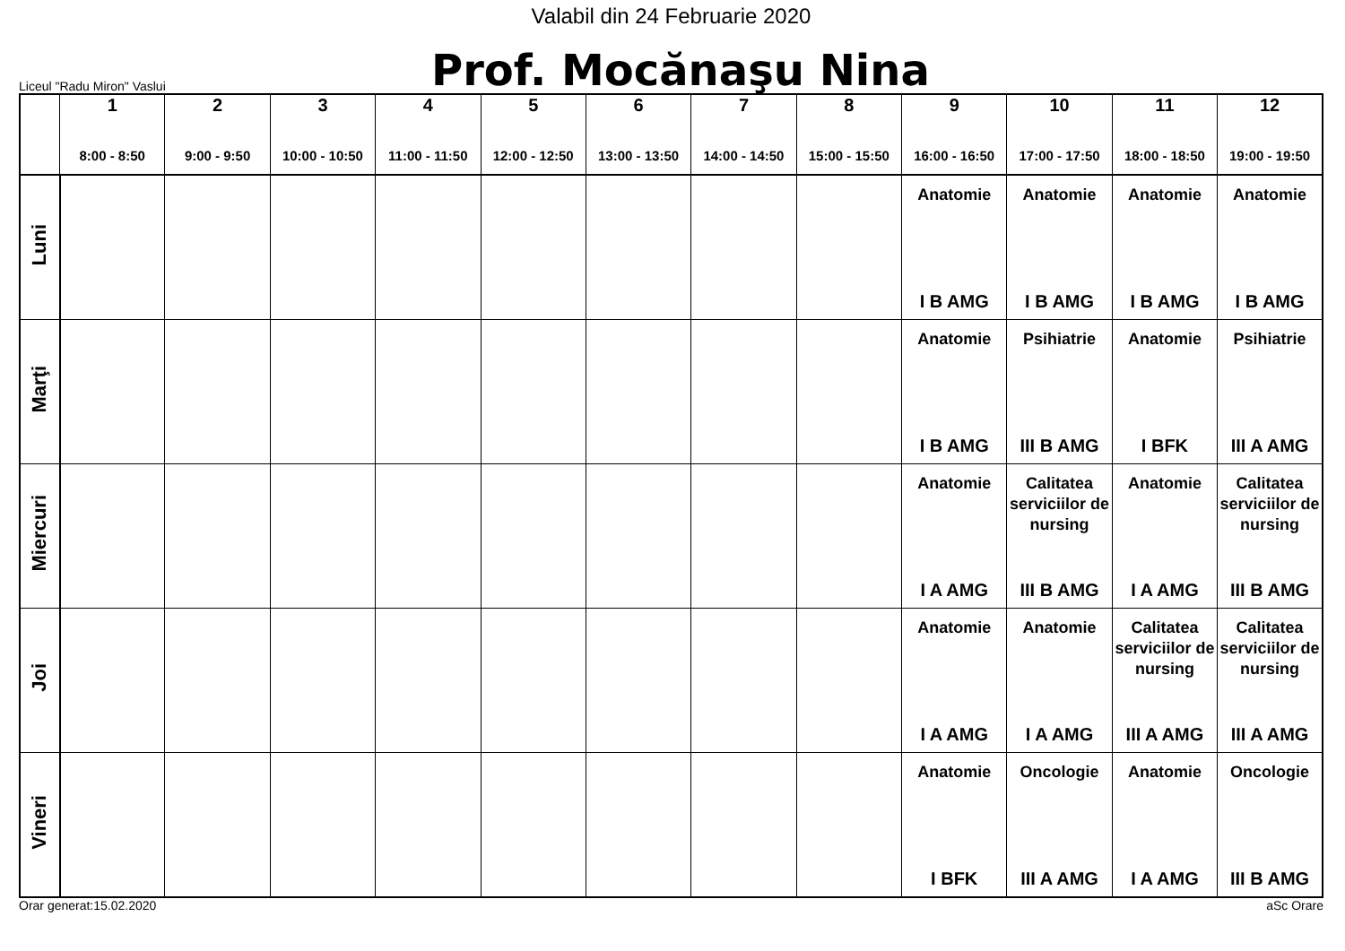Valabil din 24 Februarie 2020
Liceul "Radu Miron" Vaslui
Prof. Mocănaşu Nina
| | 1 8:00 - 8:50 | 2 9:00 - 9:50 | 3 10:00 - 10:50 | 4 11:00 - 11:50 | 5 12:00 - 12:50 | 6 13:00 - 13:50 | 7 14:00 - 14:50 | 8 15:00 - 15:50 | 9 16:00 - 16:50 | 10 17:00 - 17:50 | 11 18:00 - 18:50 | 12 19:00 - 19:50 |
| --- | --- | --- | --- | --- | --- | --- | --- | --- | --- | --- | --- | --- |
| Luni | | | | | | | | | Anatomie I B AMG | Anatomie I B AMG | Anatomie I B AMG | Anatomie I B AMG |
| Marţi | | | | | | | | | Anatomie I B AMG | Psihiatrie III B AMG | Anatomie I BFK | Psihiatrie III A AMG |
| Miercuri | | | | | | | | | Anatomie I A AMG | Calitatea serviciilor de nursing III B AMG | Anatomie I A AMG | Calitatea serviciilor de nursing III B AMG |
| Joi | | | | | | | | | Anatomie I A AMG | Anatomie I A AMG | Calitatea serviciilor de nursing III A AMG | Calitatea serviciilor de nursing III A AMG |
| Vineri | | | | | | | | | Anatomie I BFK | Oncologie III A AMG | Anatomie I A AMG | Oncologie III B AMG |
Orar generat:15.02.2020 aSc Orare